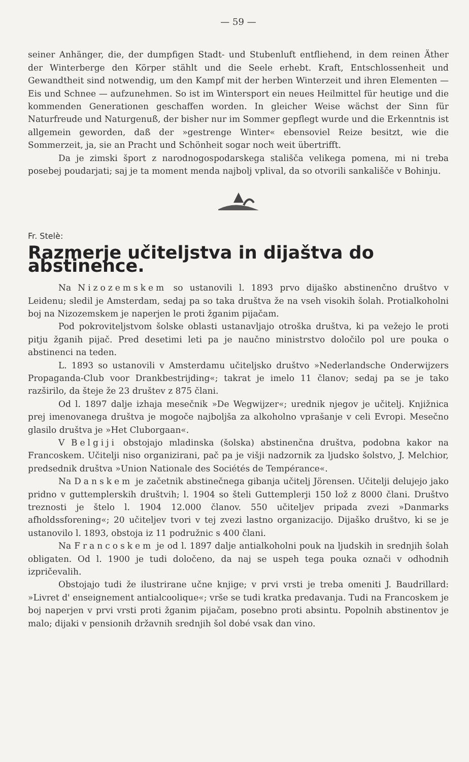— 59 —
seiner Anhänger, die, der dumpfigen Stadt- und Stubenluft entfliehend, in dem reinen Äther der Winterberge den Körper stählt und die Seele erhebt. Kraft, Entschlossenheit und Gewandtheit sind notwendig, um den Kampf mit der herben Winterzeit und ihren Elementen — Eis und Schnee — aufzunehmen. So ist im Wintersport ein neues Heilmittel für heutige und die kommenden Generationen geschaffen worden. In gleicher Weise wächst der Sinn für Naturfreude und Naturgenuß, der bisher nur im Sommer gepflegt wurde und die Erkenntnis ist allgemein geworden, daß der »gestrenge Winter« ebensoviel Reize besitzt, wie die Sommerzeit, ja, sie an Pracht und Schönheit sogar noch weit übertrifft.
Da je zimski šport z narodnogospodarskega stališča velikega pomena, mi ni treba posebej poudarjati; saj je ta moment menda najbolj vplival, da so otvorili sankališče v Bohinju.
Fr. Stelè:
Razmerje učiteljstva in dijaštva do abstinence.
Na Nizozemskem so ustanovili l. 1893 prvo dijaško abstinenčno društvo v Leidenu; sledil je Amsterdam, sedaj pa so taka društva že na vseh visokih šolah. Protialkoholni boj na Nizozemskem je naperjen le proti žganim pijačam.
Pod pokroviteljstvom šolske oblasti ustanavljajo otroška društva, ki pa vežejo le proti pitju žganih pijač. Pred desetimi leti pa je naučno ministrstvo določilo pol ure pouka o abstinenci na teden.
L. 1893 so ustanovili v Amsterdamu učiteljsko društvo »Nederlandsche Onderwijzers Propaganda-Club voor Drankbestrijding«; takrat je imelo 11 članov; sedaj pa se je tako razširilo, da šteje že 23 društev z 875 člani.
Od l. 1897 dalje izhaja mesečnik »De Wegwijzer«; urednik njegov je učitelj. Knjižnica prej imenovanega društva je mogoče najboljša za alkoholno vprašanje v celi Evropi. Mesečno glasilo društva je »Het Cluborgaan«.
V Belgiji obstojajo mladinska (šolska) abstinenčna društva, podobna kakor na Francoskem. Učitelji niso organizirani, pač pa je višji nadzornik za ljudsko šolstvo, J. Melchior, predsednik društva »Union Nationale des Sociétés de Tempérance«.
Na Danskem je začetnik abstinečnega gibanja učitelj Jörensen. Učitelji delujejo jako pridno v guttemplerskih društvih; l. 1904 so šteli Guttemplerji 150 lož z 8000 člani. Društvo treznosti je štelo l. 1904 12.000 članov. 550 učiteljev pripada zvezi »Danmarks afholdssforening«; 20 učiteljev tvori v tej zvezi lastno organizacijo. Dijaško društvo, ki se je ustanovilo l. 1893, obstoja iz 11 podružnic s 400 člani.
Na Francoskem je od l. 1897 dalje antialkoholni pouk na ljudskih in srednjih šolah obligaten. Od l. 1900 je tudi določeno, da naj se uspeh tega pouka označi v odhodnih izpričevalih.
Obstojajo tudi že ilustrirane učne knjige; v prvi vrsti je treba omeniti J. Baudrillard: »Livret d' enseignement antialcoolique«; vrše se tudi kratka predavanja. Tudi na Francoskem je boj naperjen v prvi vrsti proti žganim pijačam, posebno proti absintu. Popolnih abstinentov je malo; dijaki v pensionih državnih srednjih šol dobé vsak dan vino.